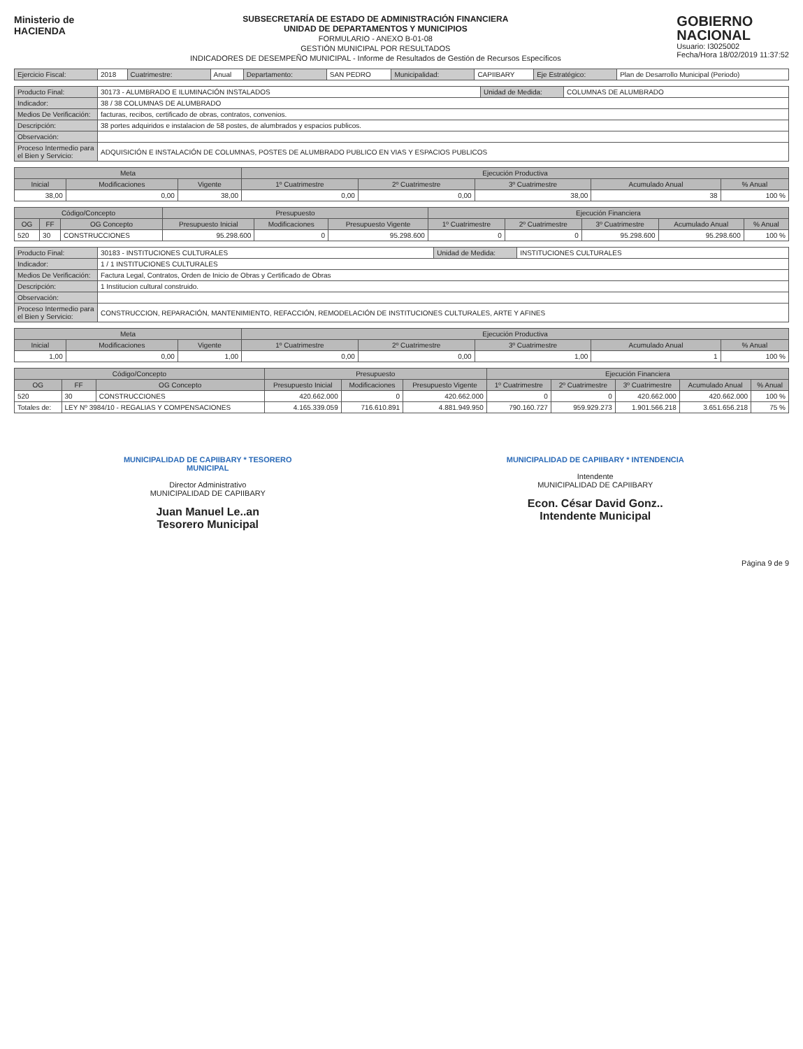Ministerio de
HACIENDA
SUBSECRETARÍA DE ESTADO DE ADMINISTRACIÓN FINANCIERA
UNIDAD DE DEPARTAMENTOS Y MUNICIPIOS
FORMULARIO - ANEXO B-01-08
GESTIÓN MUNICIPAL POR RESULTADOS
INDICADORES DE DESEMPEÑO MUNICIPAL - Informe de Resultados de Gestión de Recursos Específicos
GOBIERNO
NACIONAL
Usuario: I3025002
Fecha/Hora 18/02/2019 11:37:52
| Ejercicio Fiscal: | 2018 | Cuatrimestre: | Anual | Departamento: | SAN PEDRO | Municipalidad: | CAPIIBARY | Eje Estratégico: | Plan de Desarrollo Municipal (Periodo) |
| Producto Final: | 30173 - ALUMBRADO E ILUMINACIÓN INSTALADOS | Unidad de Medida: | COLUMNAS DE ALUMBRADO |
| Indicador: | 38 / 38 COLUMNAS DE ALUMBRADO | | |
| Medios De Verificación: | facturas, recibos, certificado de obras, contratos, convenios. | | |
| Descripción: | 38 portes adquiridos e instalacion de 58 postes, de alumbrados y espacios publicos. | | |
| Observación: | | | |
| Proceso Intermedio para el Bien y Servicio: | ADQUISICIÓN E INSTALACIÓN DE COLUMNAS, POSTES DE ALUMBRADO PUBLICO EN VIAS Y ESPACIOS PUBLICOS | | |
| Meta | | | Ejecución Productiva | | | | |
| --- | --- | --- | --- | --- | --- | --- | --- |
| Inicial | Modificaciones | Vigente | 1º Cuatrimestre | 2º Cuatrimestre | 3º Cuatrimestre | Acumulado Anual | % Anual |
| 38,00 | 0,00 | 38,00 | 0,00 | 0,00 | 38,00 | 38 | 100 % |
| Código/Concepto | | | Presupuesto | | | Ejecución Financiera | | | | |
| --- | --- | --- | --- | --- | --- | --- | --- | --- | --- | --- |
| OG | FF | OG Concepto | Presupuesto Inicial | Modificaciones | Presupuesto Vigente | 1º Cuatrimestre | 2º Cuatrimestre | 3º Cuatrimestre | Acumulado Anual | % Anual |
| 520 | 30 | CONSTRUCCIONES | 95.298.600 | 0 | 95.298.600 | 0 | 0 | 95.298.600 | 95.298.600 | 100 % |
| Producto Final: | 30183 - INSTITUCIONES CULTURALES | Unidad de Medida: | INSTITUCIONES CULTURALES |
| Indicador: | 1 / 1 INSTITUCIONES CULTURALES | | |
| Medios De Verificación: | Factura Legal, Contratos, Orden de Inicio de Obras y Certificado de Obras | | |
| Descripción: | 1 Institucion cultural construido. | | |
| Observación: | | | |
| Proceso Intermedio para el Bien y Servicio: | CONSTRUCCION, REPARACIÓN, MANTENIMIENTO, REFACCIÓN, REMODELACIÓN DE INSTITUCIONES CULTURALES, ARTE Y AFINES | | |
| Meta | | | Ejecución Productiva | | | | |
| --- | --- | --- | --- | --- | --- | --- | --- |
| Inicial | Modificaciones | Vigente | 1º Cuatrimestre | 2º Cuatrimestre | 3º Cuatrimestre | Acumulado Anual | % Anual |
| 1,00 | 0,00 | 1,00 | 0,00 | 0,00 | 1,00 | 1 | 100 % |
| Código/Concepto | | | Presupuesto | | | Ejecución Financiera | | | | |
| --- | --- | --- | --- | --- | --- | --- | --- | --- | --- | --- |
| OG | FF | OG Concepto | Presupuesto Inicial | Modificaciones | Presupuesto Vigente | 1º Cuatrimestre | 2º Cuatrimestre | 3º Cuatrimestre | Acumulado Anual | % Anual |
| 520 | 30 | CONSTRUCCIONES | 420.662.000 | 0 | 420.662.000 | 0 | 0 | 420.662.000 | 420.662.000 | 100 % |
| Totales de: | LEY Nº 3984/10 - REGALIAS Y COMPENSACIONES | | 4.165.339.059 | 716.610.891 | 4.881.949.950 | 790.160.727 | 959.929.273 | 1.901.566.218 | 3.651.656.218 | 75 % |
MUNICIPALIDAD DE CAPIIBARY * TESORERO MUNICIPAL
Director Administrativo
MUNICIPALIDAD DE CAPIIBARY
Juan Manuel Le..an
Tesorero Municipal
MUNICIPALIDAD DE CAPIIBARY * INTENDENCIA
Intendente
MUNICIPALIDAD DE CAPIIBARY
Econ. César David Gonz..
Intendente Municipal
Página 9 de 9